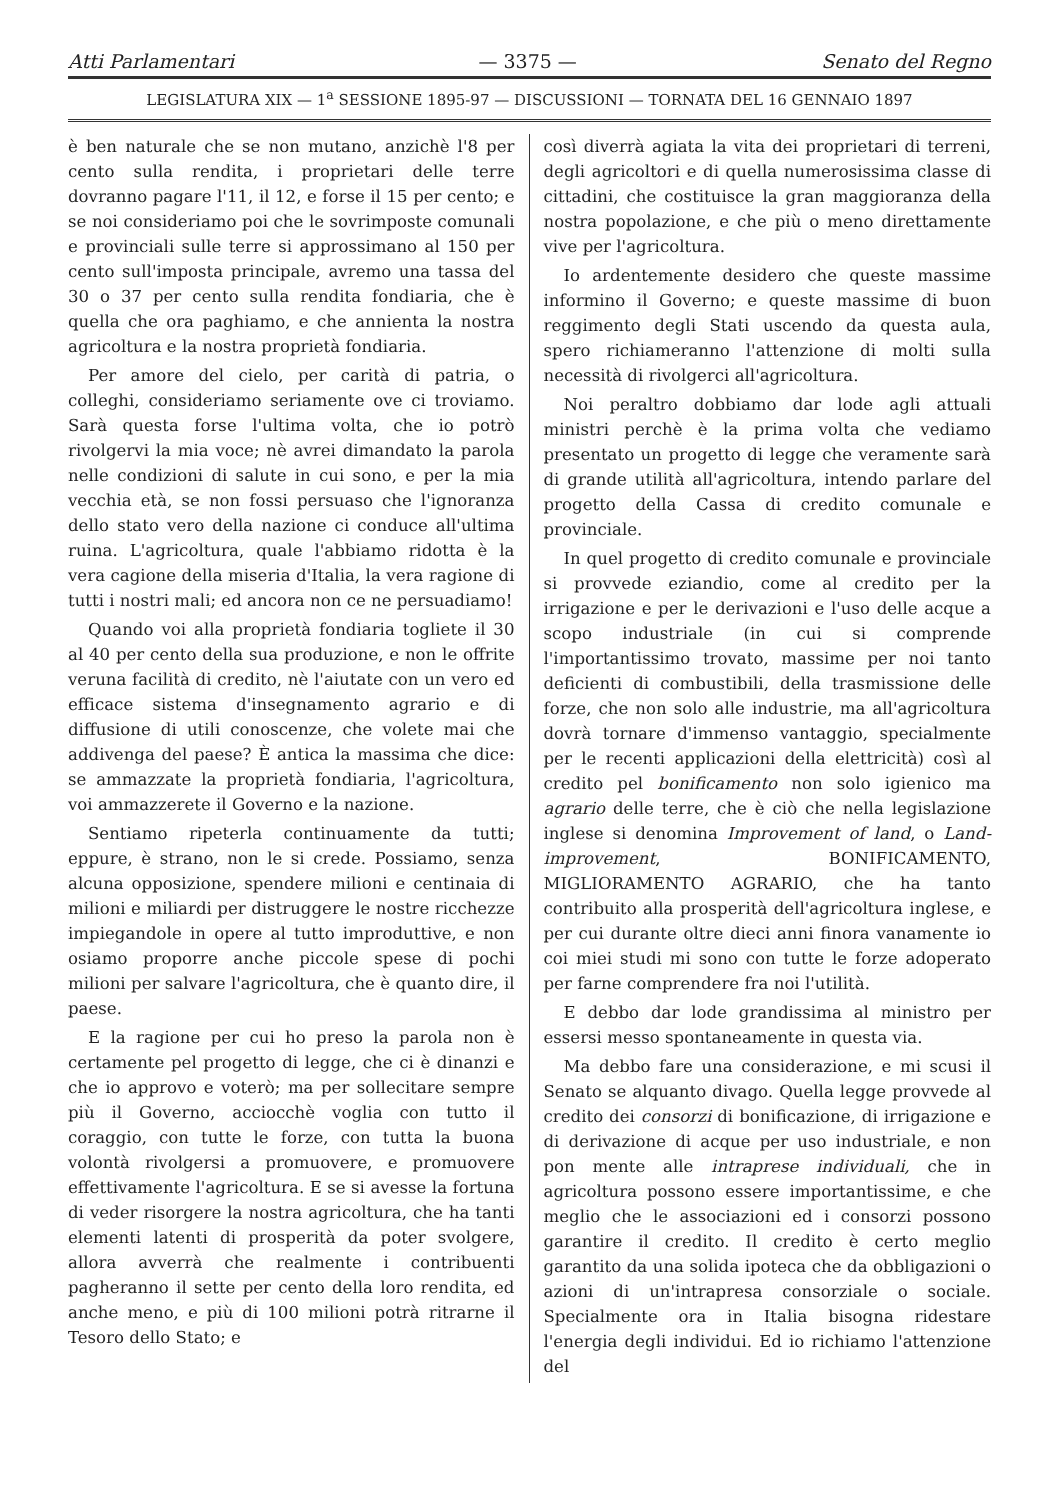Atti Parlamentari — 3375 — Senato del Regno
LEGISLATURA XIX — 1<sup>a</sup> SESSIONE 1895-97 — DISCUSSIONI — TORNATA DEL 16 GENNAIO 1897
è ben naturale che se non mutano, anzichè l'8 per cento sulla rendita, i proprietari delle terre dovranno pagare l'11, il 12, e forse il 15 per cento; e se noi consideriamo poi che le sovrimposte comunali e provinciali sulle terre si approssimano al 150 per cento sull'imposta principale, avremo una tassa del 30 o 37 per cento sulla rendita fondiaria, che è quella che ora paghiamo, e che annienta la nostra agricoltura e la nostra proprietà fondiaria.
Per amore del cielo, per carità di patria, o colleghi, consideriamo seriamente ove ci troviamo. Sarà questa forse l'ultima volta, che io potrò rivolgervi la mia voce; nè avrei dimandato la parola nelle condizioni di salute in cui sono, e per la mia vecchia età, se non fossi persuaso che l'ignoranza dello stato vero della nazione ci conduce all'ultima ruina. L'agricoltura, quale l'abbiamo ridotta è la vera cagione della miseria d'Italia, la vera ragione di tutti i nostri mali; ed ancora non ce ne persuadiamo!
Quando voi alla proprietà fondiaria togliete il 30 al 40 per cento della sua produzione, e non le offrite veruna facilità di credito, nè l'aiutate con un vero ed efficace sistema d'insegnamento agrario e di diffusione di utili conoscenze, che volete mai che addivenga del paese? È antica la massima che dice: se ammazzate la proprietà fondiaria, l'agricoltura, voi ammazzerete il Governo e la nazione.
Sentiamo ripeterla continuamente da tutti; eppure, è strano, non le si crede. Possiamo, senza alcuna opposizione, spendere milioni e centinaia di milioni e miliardi per distruggere le nostre ricchezze impiegandole in opere al tutto improduttive, e non osiamo proporre anche piccole spese di pochi milioni per salvare l'agricoltura, che è quanto dire, il paese.
E la ragione per cui ho preso la parola non è certamente pel progetto di legge, che ci è dinanzi e che io approvo e voterò; ma per sollecitare sempre più il Governo, acciocchè voglia con tutto il coraggio, con tutte le forze, con tutta la buona volontà rivolgersi a promuovere, e promuovere effettivamente l'agricoltura. E se si avesse la fortuna di veder risorgere la nostra agricoltura, che ha tanti elementi latenti di prosperità da poter svolgere, allora avverrà che realmente i contribuenti pagheranno il sette per cento della loro rendita, ed anche meno, e più di 100 milioni potrà ritrarne il Tesoro dello Stato; e
così diverrà agiata la vita dei proprietari di terreni, degli agricoltori e di quella numerosissima classe di cittadini, che costituisce la gran maggioranza della nostra popolazione, e che più o meno direttamente vive per l'agricoltura.
Io ardentemente desidero che queste massime informino il Governo; e queste massime di buon reggimento degli Stati uscendo da questa aula, spero richiameranno l'attenzione di molti sulla necessità di rivolgerci all'agricoltura.
Noi peraltro dobbiamo dar lode agli attuali ministri perchè è la prima volta che vediamo presentato un progetto di legge che veramente sarà di grande utilità all'agricoltura, intendo parlare del progetto della Cassa di credito comunale e provinciale.
In quel progetto di credito comunale e provinciale si provvede eziandio, come al credito per la irrigazione e per le derivazioni e l'uso delle acque a scopo industriale (in cui si comprende l'importantissimo trovato, massime per noi tanto deficienti di combustibili, della trasmissione delle forze, che non solo alle industrie, ma all'agricoltura dovrà tornare d'immenso vantaggio, specialmente per le recenti applicazioni della elettricità) così al credito pel bonificamento non solo igienico ma agrario delle terre, che è ciò che nella legislazione inglese si denomina Improvement of land, o Land-improvement, BONIFICAMENTO, MIGLIORAMENTO AGRARIO, che ha tanto contribuito alla prosperità dell'agricoltura inglese, e per cui durante oltre dieci anni finora vanamente io coi miei studi mi sono con tutte le forze adoperato per farne comprendere fra noi l'utilità.
E debbo dar lode grandissima al ministro per essersi messo spontaneamente in questa via.
Ma debbo fare una considerazione, e mi scusi il Senato se alquanto divago. Quella legge provvede al credito dei consorzi di bonificazione, di irrigazione e di derivazione di acque per uso industriale, e non pon mente alle intraprese individuali, che in agricoltura possono essere importantissime, e che meglio che le associazioni ed i consorzi possono garantire il credito. Il credito è certo meglio garantito da una solida ipoteca che da obbligazioni o azioni di un'intrapresa consorziale o sociale. Specialmente ora in Italia bisogna ridestare l'energia degli individui. Ed io richiamo l'attenzione del